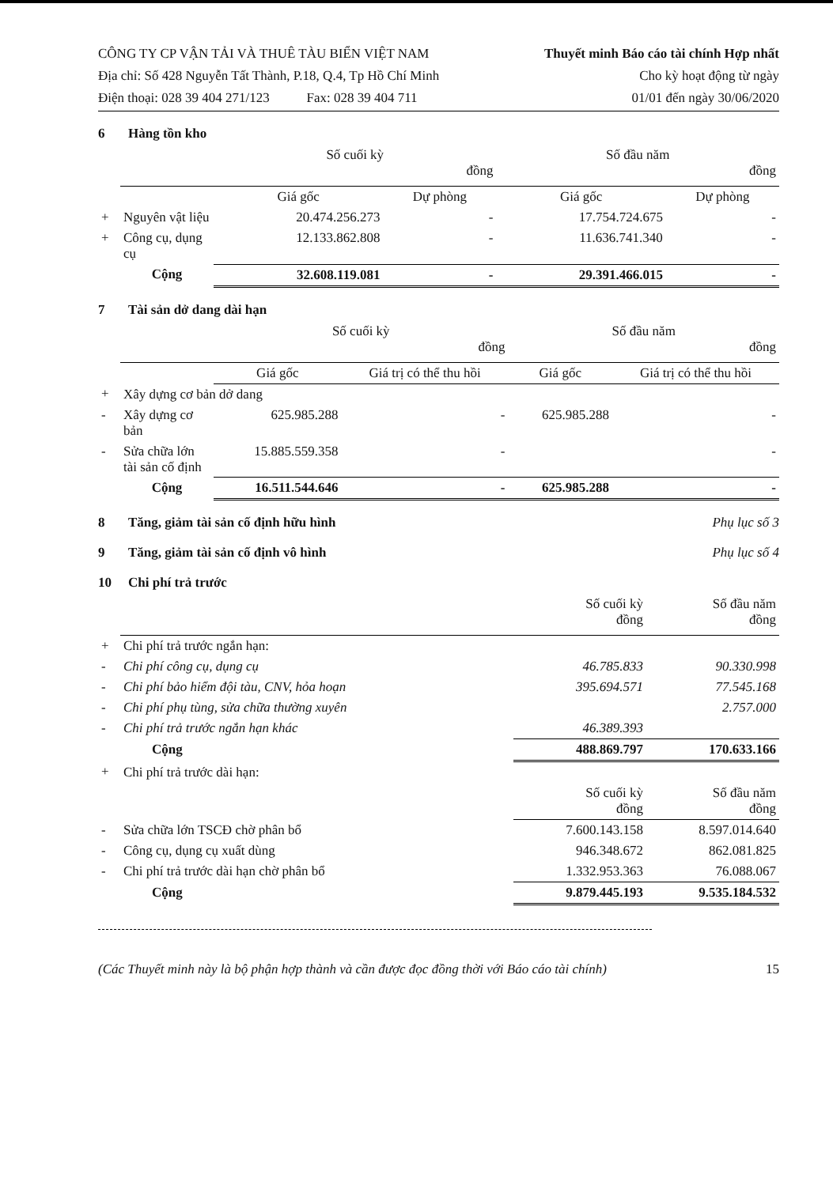CÔNG TY CP VẬN TẢI VÀ THUÊ TÀU BIỂN VIỆT NAM
Địa chỉ: Số 428 Nguyễn Tất Thành, P.18, Q.4, Tp Hồ Chí Minh
Điện thoại: 028 39 404 271/123 Fax: 028 39 404 711
Thuyết minh Báo cáo tài chính Hợp nhất
Cho kỳ hoạt động từ ngày
01/01 đến ngày 30/06/2020
6 Hàng tồn kho
| | | Số cuối kỳ đồng | | Số đầu năm đồng | |
| | | Giá gốc | Dự phòng | Giá gốc | Dự phòng |
| + | Nguyên vật liệu | 20.474.256.273 | - | 17.754.724.675 | - |
| + | Công cụ, dụng cụ | 12.133.862.808 | - | 11.636.741.340 | - |
| | Cộng | 32.608.119.081 | - | 29.391.466.015 | - |
7 Tài sản dở dang dài hạn
| | | Số cuối kỳ đồng | | Số đầu năm đồng | |
| | | Giá gốc | Giá trị có thể thu hồi | Giá gốc | Giá trị có thể thu hồi |
| + | Xây dựng cơ bản dở dang | | | | |
| - | Xây dựng cơ bản | 625.985.288 | - | 625.985.288 | - |
| - | Sửa chữa lớn tài sản cố định | 15.885.559.358 | - | | - |
| | Cộng | 16.511.544.646 | - | 625.985.288 | - |
8 Tăng, giảm tài sản cố định hữu hình Phụ lục số 3
9 Tăng, giảm tài sản cố định vô hình Phụ lục số 4
10 Chi phí trả trước
| | | Số cuối kỳ đồng | Số đầu năm đồng |
| + | Chi phí trả trước ngắn hạn: | | |
| - | Chi phí công cụ, dụng cụ | 46.785.833 | 90.330.998 |
| - | Chi phí bảo hiểm đội tàu, CNV, hỏa hoạn | 395.694.571 | 77.545.168 |
| - | Chi phí phụ tùng, sửa chữa thường xuyên | | 2.757.000 |
| - | Chi phí trả trước ngắn hạn khác | 46.389.393 | |
| | Cộng | 488.869.797 | 170.633.166 |
| + | Chi phí trả trước dài hạn: | | |
| | | Số cuối kỳ đồng | Số đầu năm đồng |
| - | Sửa chữa lớn TSCĐ chờ phân bổ | 7.600.143.158 | 8.597.014.640 |
| - | Công cụ, dụng cụ xuất dùng | 946.348.672 | 862.081.825 |
| - | Chi phí trả trước dài hạn chờ phân bổ | 1.332.953.363 | 76.088.067 |
| | Cộng | 9.879.445.193 | 9.535.184.532 |
(Các Thuyết minh này là bộ phận hợp thành và cần được đọc đồng thời với Báo cáo tài chính) 15